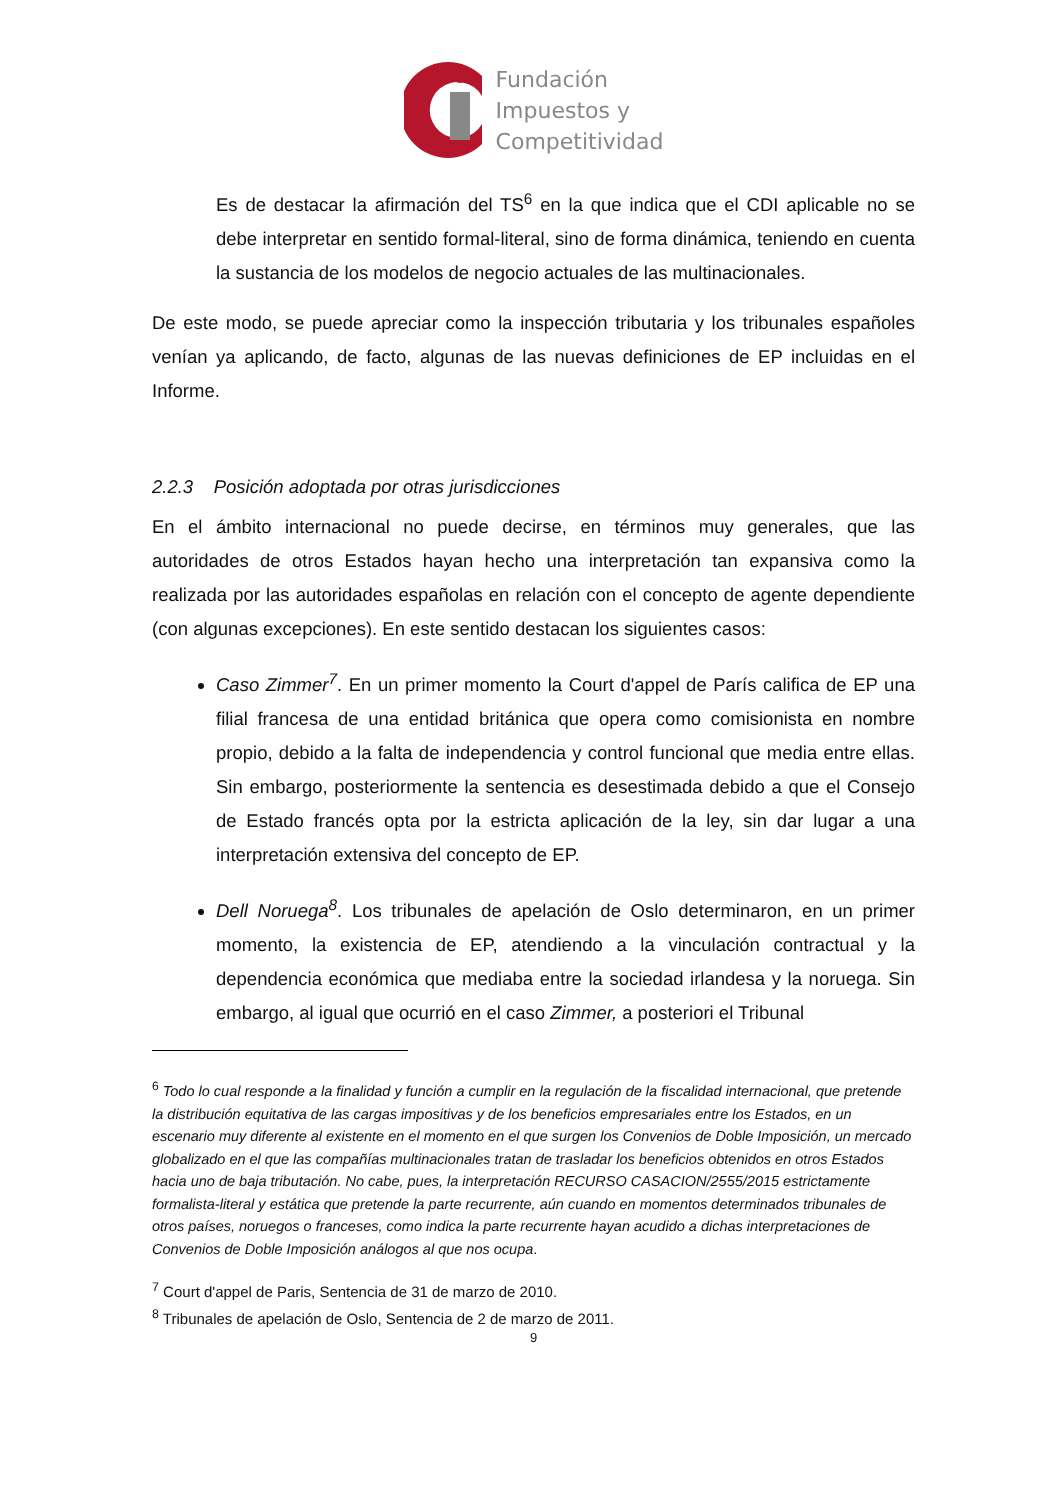Fundación
Impuestos y
Competitividad
Es de destacar la afirmación del TS<sup>6</sup> en la que indica que el CDI aplicable no se debe interpretar en sentido formal-literal, sino de forma dinámica, teniendo en cuenta la sustancia de los modelos de negocio actuales de las multinacionales.
De este modo, se puede apreciar como la inspección tributaria y los tribunales españoles venían ya aplicando, de facto, algunas de las nuevas definiciones de EP incluidas en el Informe.
2.2.3 Posición adoptada por otras jurisdicciones
En el ámbito internacional no puede decirse, en términos muy generales, que las autoridades de otros Estados hayan hecho una interpretación tan expansiva como la realizada por las autoridades españolas en relación con el concepto de agente dependiente (con algunas excepciones). En este sentido destacan los siguientes casos:
Caso Zimmer<sup>7</sup>. En un primer momento la Court d'appel de París califica de EP una filial francesa de una entidad británica que opera como comisionista en nombre propio, debido a la falta de independencia y control funcional que media entre ellas. Sin embargo, posteriormente la sentencia es desestimada debido a que el Consejo de Estado francés opta por la estricta aplicación de la ley, sin dar lugar a una interpretación extensiva del concepto de EP.
Dell Noruega<sup>8</sup>. Los tribunales de apelación de Oslo determinaron, en un primer momento, la existencia de EP, atendiendo a la vinculación contractual y la dependencia económica que mediaba entre la sociedad irlandesa y la noruega. Sin embargo, al igual que ocurrió en el caso Zimmer, a posteriori el Tribunal
<sup>6</sup> Todo lo cual responde a la finalidad y función a cumplir en la regulación de la fiscalidad internacional, que pretende la distribución equitativa de las cargas impositivas y de los beneficios empresariales entre los Estados, en un escenario muy diferente al existente en el momento en el que surgen los Convenios de Doble Imposición, un mercado globalizado en el que las compañías multinacionales tratan de trasladar los beneficios obtenidos en otros Estados hacia uno de baja tributación. No cabe, pues, la interpretación RECURSO CASACION/2555/2015 estrictamente formalista-literal y estática que pretende la parte recurrente, aún cuando en momentos determinados tribunales de otros países, noruegos o franceses, como indica la parte recurrente hayan acudido a dichas interpretaciones de Convenios de Doble Imposición análogos al que nos ocupa.
<sup>7</sup> Court d'appel de Paris, Sentencia de 31 de marzo de 2010.
<sup>8</sup> Tribunales de apelación de Oslo, Sentencia de 2 de marzo de 2011.
9